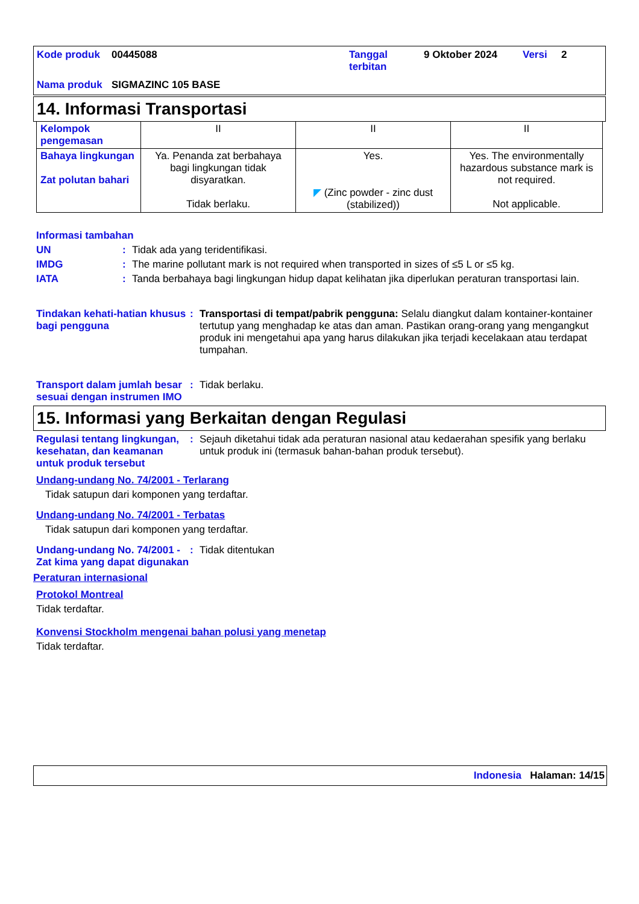| Kode produk | 00445088 | Tanggal terbitan | 9 Oktober 2024 | Versi | 2 |
| Nama produk | SIGMAZINC 105 BASE | | | | |
14. Informasi Transportasi
| Kelompok pengemasan | II | II | II |
| Bahaya lingkungan Zat polutan bahari | Ya. Penanda zat berbahaya bagi lingkungan tidak disyaratkan. Tidak berlaku. | Yes. ◤ (Zinc powder - zinc dust (stabilized)) | Yes. The environmentally hazardous substance mark is not required. Not applicable. |
Informasi tambahan
UN : Tidak ada yang teridentifikasi.
IMDG : The marine pollutant mark is not required when transported in sizes of ≤5 L or ≤5 kg.
IATA : Tanda berbahaya bagi lingkungan hidup dapat kelihatan jika diperlukan peraturan transportasi lain.
Tindakan kehati-hatian khusus bagi pengguna
: Transportasi di tempat/pabrik pengguna: Selalu diangkut dalam kontainer-kontainer tertutup yang menghadap ke atas dan aman. Pastikan orang-orang yang mengangkut produk ini mengetahui apa yang harus dilakukan jika terjadi kecelakaan atau terdapat tumpahan.
Transport dalam jumlah besar sesuai dengan instrumen IMO
: Tidak berlaku.
15. Informasi yang Berkaitan dengan Regulasi
Regulasi tentang lingkungan, kesehatan, dan keamanan untuk produk tersebut
: Sejauh diketahui tidak ada peraturan nasional atau kedaerahan spesifik yang berlaku untuk produk ini (termasuk bahan-bahan produk tersebut).
Undang-undang No. 74/2001 - Terlarang
Tidak satupun dari komponen yang terdaftar.
Undang-undang No. 74/2001 - Terbatas
Tidak satupun dari komponen yang terdaftar.
Undang-undang No. 74/2001 - Zat kima yang dapat digunakan
: Tidak ditentukan
Peraturan internasional
Protokol Montreal
Tidak terdaftar.
Konvensi Stockholm mengenai bahan polusi yang menetap
Tidak terdaftar.
Indonesia Halaman: 14/15